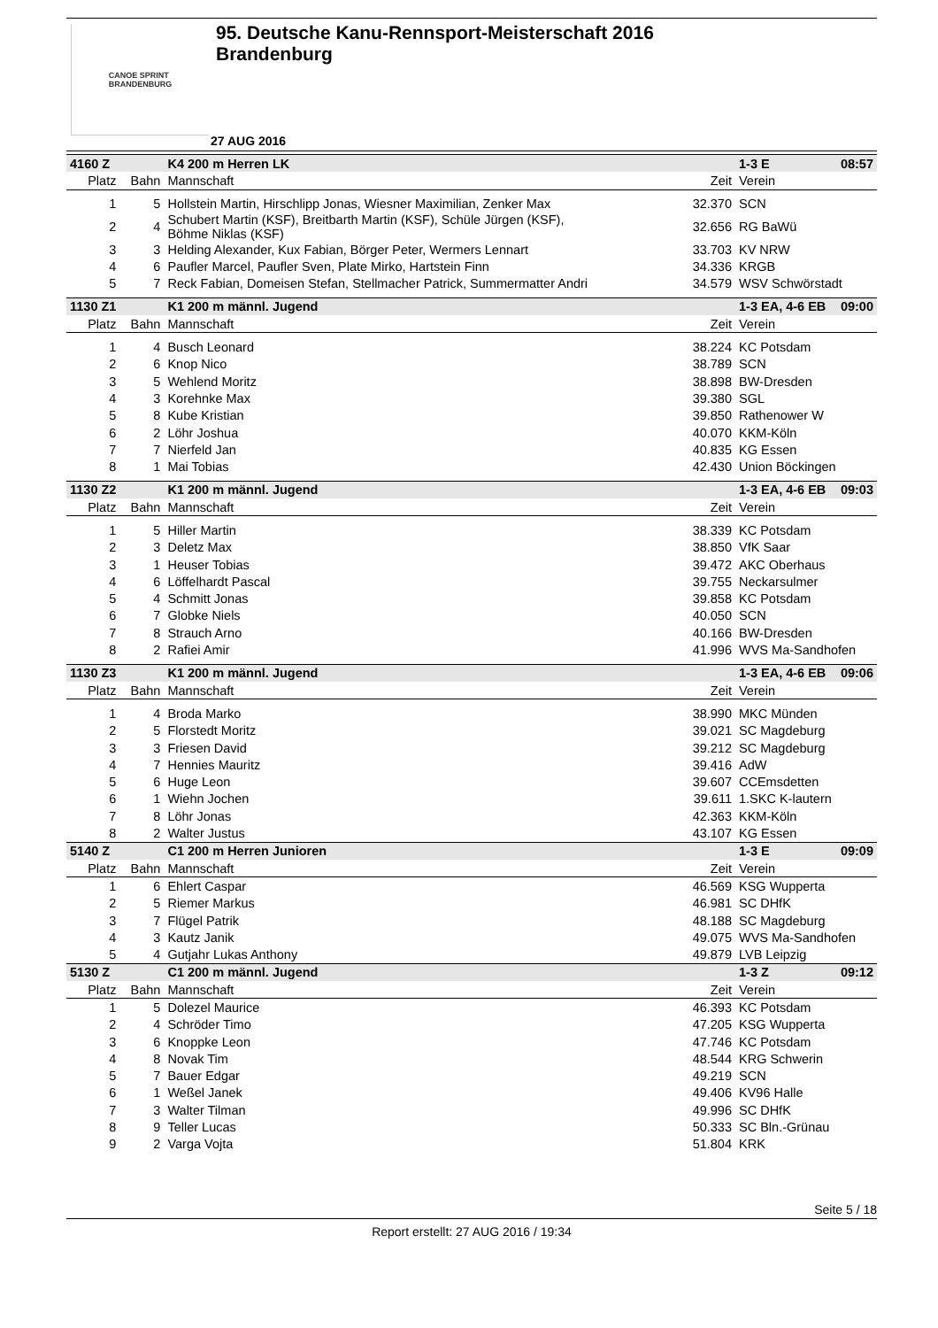CANOE SPRINT
BRANDENBURG
95. Deutsche Kanu-Rennsport-Meisterschaft 2016
Brandenburg
27 AUG 2016
| 4160 Z | | K4 200 m Herren LK | | 1-3 E 08:57 |
| Platz | Bahn | Mannschaft | Zeit | Verein |
| 1 | 5 | Hollstein Martin, Hirschlipp Jonas, Wiesner Maximilian, Zenker Max | 32.370 | SCN |
| 2 | 4 | Schubert Martin (KSF), Breitbarth Martin (KSF), Schüle Jürgen (KSF), Böhme Niklas (KSF) | 32.656 | RG BaWü |
| 3 | 3 | Helding Alexander, Kux Fabian, Börger Peter, Wermers Lennart | 33.703 | KV NRW |
| 4 | 6 | Paufler Marcel, Paufler Sven, Plate Mirko, Hartstein Finn | 34.336 | KRGB |
| 5 | 7 | Reck Fabian, Domeisen Stefan, Stellmacher Patrick, Summermatter Andri | 34.579 | WSV Schwörstadt |
| 1130 Z1 | | K1 200 m männl. Jugend | | 1-3 EA, 4-6 EB 09:00 |
| Platz | Bahn | Mannschaft | Zeit | Verein |
| 1 | 4 | Busch Leonard | 38.224 | KC Potsdam |
| 2 | 6 | Knop Nico | 38.789 | SCN |
| 3 | 5 | Wehlend Moritz | 38.898 | BW-Dresden |
| 4 | 3 | Korehnke Max | 39.380 | SGL |
| 5 | 8 | Kube Kristian | 39.850 | Rathenower W |
| 6 | 2 | Löhr Joshua | 40.070 | KKM-Köln |
| 7 | 7 | Nierfeld Jan | 40.835 | KG Essen |
| 8 | 1 | Mai Tobias | 42.430 | Union Böckingen |
| 1130 Z2 | | K1 200 m männl. Jugend | | 1-3 EA, 4-6 EB 09:03 |
| Platz | Bahn | Mannschaft | Zeit | Verein |
| 1 | 5 | Hiller Martin | 38.339 | KC Potsdam |
| 2 | 3 | Deletz Max | 38.850 | VfK Saar |
| 3 | 1 | Heuser Tobias | 39.472 | AKC Oberhaus |
| 4 | 6 | Löffelhardt Pascal | 39.755 | Neckarsulmer |
| 5 | 4 | Schmitt Jonas | 39.858 | KC Potsdam |
| 6 | 7 | Globke Niels | 40.050 | SCN |
| 7 | 8 | Strauch Arno | 40.166 | BW-Dresden |
| 8 | 2 | Rafiei Amir | 41.996 | WVS Ma-Sandhofen |
| 1130 Z3 | | K1 200 m männl. Jugend | | 1-3 EA, 4-6 EB 09:06 |
| Platz | Bahn | Mannschaft | Zeit | Verein |
| 1 | 4 | Broda Marko | 38.990 | MKC Münden |
| 2 | 5 | Florstedt Moritz | 39.021 | SC Magdeburg |
| 3 | 3 | Friesen David | 39.212 | SC Magdeburg |
| 4 | 7 | Hennies Mauritz | 39.416 | AdW |
| 5 | 6 | Huge Leon | 39.607 | CCEmsdetten |
| 6 | 1 | Wiehn Jochen | 39.611 | 1.SKC K-lautern |
| 7 | 8 | Löhr Jonas | 42.363 | KKM-Köln |
| 8 | 2 | Walter Justus | 43.107 | KG Essen |
| 5140 Z | | C1 200 m Herren Junioren | | 1-3 E 09:09 |
| Platz | Bahn | Mannschaft | Zeit | Verein |
| 1 | 6 | Ehlert Caspar | 46.569 | KSG Wupperta |
| 2 | 5 | Riemer Markus | 46.981 | SC DHfK |
| 3 | 7 | Flügel Patrik | 48.188 | SC Magdeburg |
| 4 | 3 | Kautz Janik | 49.075 | WVS Ma-Sandhofen |
| 5 | 4 | Gutjahr Lukas Anthony | 49.879 | LVB Leipzig |
| 5130 Z | | C1 200 m männl. Jugend | | 1-3 Z 09:12 |
| Platz | Bahn | Mannschaft | Zeit | Verein |
| 1 | 5 | Dolezel Maurice | 46.393 | KC Potsdam |
| 2 | 4 | Schröder Timo | 47.205 | KSG Wupperta |
| 3 | 6 | Knoppke Leon | 47.746 | KC Potsdam |
| 4 | 8 | Novak Tim | 48.544 | KRG Schwerin |
| 5 | 7 | Bauer Edgar | 49.219 | SCN |
| 6 | 1 | Weßel Janek | 49.406 | KV96 Halle |
| 7 | 3 | Walter Tilman | 49.996 | SC DHfK |
| 8 | 9 | Teller Lucas | 50.333 | SC Bln.-Grünau |
| 9 | 2 | Varga Vojta | 51.804 | KRK |
Seite 5 / 18
Report erstellt: 27 AUG 2016 / 19:34